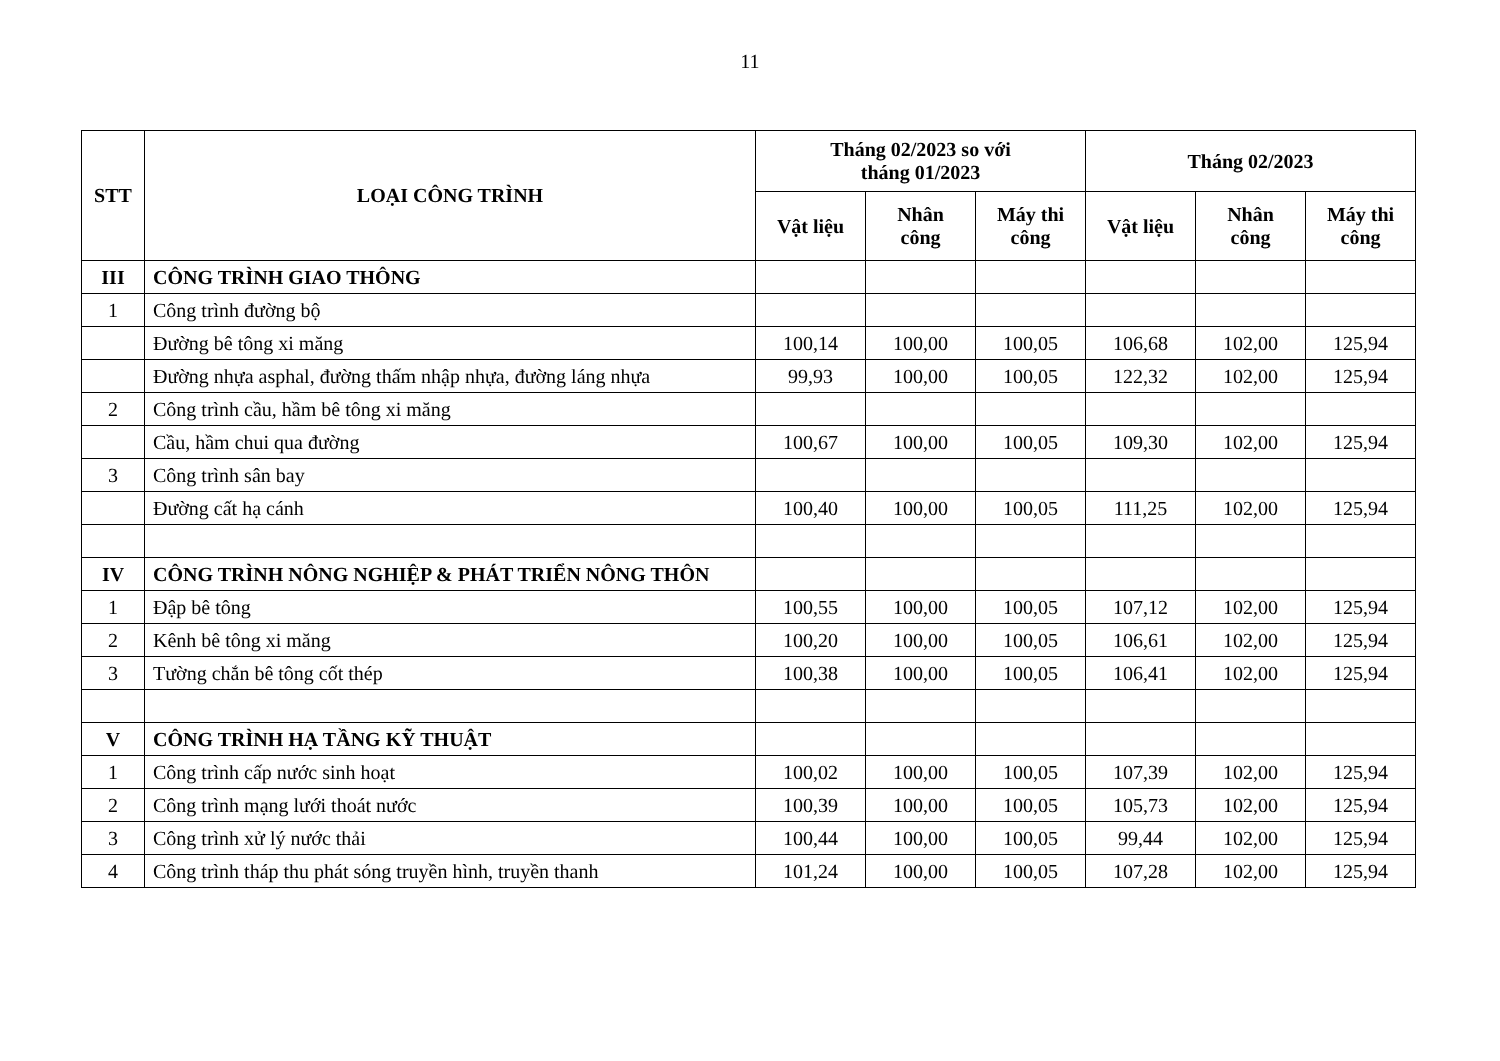11
| STT | LOẠI CÔNG TRÌNH | Tháng 02/2023 so với tháng 01/2023 | | | Tháng 02/2023 | | |
| --- | --- | --- | --- | --- | --- | --- | --- |
| | | Vật liệu | Nhân công | Máy thi công | Vật liệu | Nhân công | Máy thi công |
| III | CÔNG TRÌNH GIAO THÔNG | | | | | | |
| 1 | Công trình đường bộ | | | | | | |
| | Đường bê tông xi măng | 100,14 | 100,00 | 100,05 | 106,68 | 102,00 | 125,94 |
| | Đường nhựa asphal, đường thấm nhập nhựa, đường láng nhựa | 99,93 | 100,00 | 100,05 | 122,32 | 102,00 | 125,94 |
| 2 | Công trình cầu, hầm bê tông xi măng | | | | | | |
| | Cầu, hầm chui qua đường | 100,67 | 100,00 | 100,05 | 109,30 | 102,00 | 125,94 |
| 3 | Công trình sân bay | | | | | | |
| | Đường cất hạ cánh | 100,40 | 100,00 | 100,05 | 111,25 | 102,00 | 125,94 |
| IV | CÔNG TRÌNH NÔNG NGHIỆP & PHÁT TRIỂN NÔNG THÔN | | | | | | |
| 1 | Đập bê tông | 100,55 | 100,00 | 100,05 | 107,12 | 102,00 | 125,94 |
| 2 | Kênh bê tông xi măng | 100,20 | 100,00 | 100,05 | 106,61 | 102,00 | 125,94 |
| 3 | Tường chắn bê tông cốt thép | 100,38 | 100,00 | 100,05 | 106,41 | 102,00 | 125,94 |
| V | CÔNG TRÌNH HẠ TẦNG KỸ THUẬT | | | | | | |
| 1 | Công trình cấp nước sinh hoạt | 100,02 | 100,00 | 100,05 | 107,39 | 102,00 | 125,94 |
| 2 | Công trình mạng lưới thoát nước | 100,39 | 100,00 | 100,05 | 105,73 | 102,00 | 125,94 |
| 3 | Công trình xử lý nước thải | 100,44 | 100,00 | 100,05 | 99,44 | 102,00 | 125,94 |
| 4 | Công trình tháp thu phát sóng truyền hình, truyền thanh | 101,24 | 100,00 | 100,05 | 107,28 | 102,00 | 125,94 |